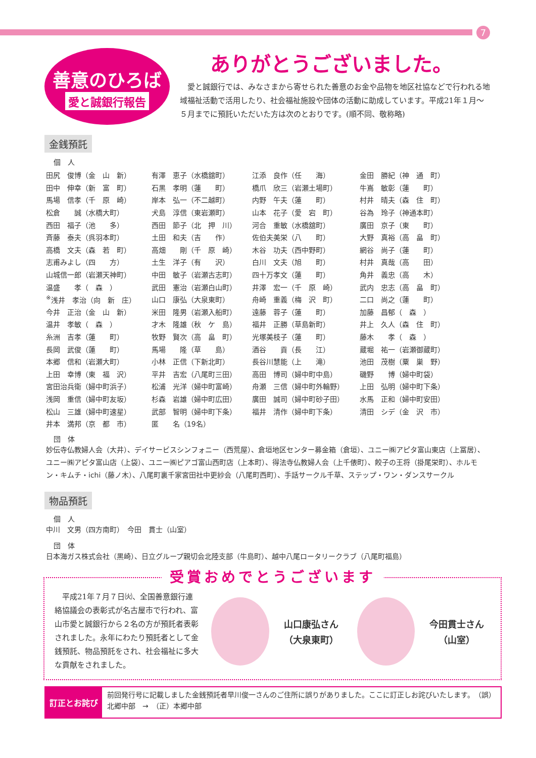7
善意のひろば
愛と誠銀行報告
ありがとうございました。
　愛と誠銀行では、みなさまから寄せられた善意のお金や品物を地区社協などで行われる地域福祉活動で活用したり、社会福祉施設や団体の活動に助成しています。平成21年１月～５月までに預託いただいた方は次のとおりです。(順不同、敬称略)
金銭預託
個　人
| 田尻 俊博（金 山 新） | 有澤 恵子（水橋舘町） | 江添 良作（任 海） | 金田 勝紀（神 通 町） |
| 田中 伸幸（新 富 町） | 石黒 孝明（蓮 町） | 橋爪 欣三（岩瀬土場町） | 牛嶌 敏彰（蓮 町） |
| 馬場 信孝（千 原 崎） | 岸本 弘一（不二越町） | 内野 午夫（蓮 町） | 村井 晴夫（森 住 町） |
| 松倉 誠（水橋大町） | 犬島 淳信（東岩瀬町） | 山本 花子（愛 宕 町） | 谷為 玲子（神通本町） |
| 西田 福子（池 多） | 西田 節子（北 押 川） | 河合 重敏（水橋舘町） | 廣田 京子（東 町） |
| 斉藤 泰夫（呉羽本町） | 土田 和夫（吉 作） | 佐伯夫美栄（八 町） | 大野 真裕（高 畠 町） |
| 高橋 文夫（森 若 町） | 高畑 剛（千 原 崎） | 木谷 功夫（西中野町） | 網谷 尚子（蓮 町） |
| 志甫みよし（四 方） | 土生 洋子（有 沢） | 白川 文夫（旭 町） | 村井 真哉（高 田） |
| 山城信一郎（岩瀬天神町） | 中田 敏子（岩瀬古志町） | 四十万孝文（蓮 町） | 角井 義忠（高 木） |
| 温盛 孝（ 森 ） | 武田 憲治（岩瀬白山町） | 井澤 宏一（千 原 崎） | 武内 忠志（高 畠 町） |
| <sup>※</sup>浅井 孝治（向 新 庄） | 山口 康弘（大泉東町） | 舟崎 重義（梅 沢 町） | 二口 尚之（蓮 町） |
| 今井 正治（金 山 新） | 米田 隆男（岩瀬入船町） | 遠藤 蓉子（蓮 町） | 加藤 昌郁（ 森 ） |
| 温井 孝敏（ 森 ） | 才木 隆雄（秋 ケ 島） | 福井 正勝（草島新町） | 井上 久人（森 住 町） |
| 糸洲 吉孝（蓮 町） | 牧野 賢次（高 畠 町） | 光塚美枝子（蓮 町） | 藤木 孝（ 森 ） |
| 長岡 武俊（蓮 町） | 馬場 隆（草 島） | 酒谷 貢（長 江） | 蔵堀 祐一（岩瀬御蔵町） |
| 本郷 信和（岩瀬大町） | 小林 正信（下新北町） | 長谷川慧能（上 滝） | 池田 茂樹（粟 巣 野） |
| 上田 幸博（東 福 沢） | 平井 吉宏（八尾町三田） | 高田 博司（婦中町中島） | 磯野 博（婦中町袋） |
| 宮田治兵衛（婦中町浜子） | 松浦 光洋（婦中町富崎） | 舟瀬 三信（婦中町外輪野） | 上田 弘明（婦中町下条） |
| 浅岡 重信（婦中町友坂） | 杉森 岩雄（婦中町広田） | 廣田 誠司（婦中町砂子田） | 水馬 正和（婦中町安田） |
| 松山 三雄（婦中町速星） | 武部 智明（婦中町下条） | 福井 清作（婦中町下条） | 清田 シデ（金 沢 市） |
| 井本 満邦（京 都 市） | 匿 名（19名） | | |
団　体
妙伝寺仏教婦人会（大井）、デイサービスシンフォニー（西荒屋）、倉垣地区センター募金箱（倉垣）、ユニー㈱アピタ富山東店（上冨居）、ユニー㈱アピタ富山店（上袋）、ユニー㈱ピアゴ富山西町店（上本町）、得法寺仏教婦人会（上千俵町）、餃子の王将（掛尾栄町）、ホルモン・キムチ・ichi（藤ノ木）、八尾町裏千家宮田社中更紗会（八尾町西町）、手話サークル千草、ステップ・ワン・ダンスサークル
物品預託
個　人
中川　文男（四方南町）　今田　貫士（山室）
団　体
日本海ガス株式会社（黒崎）、日立グループ親切会北陸支部（牛島町）、越中八尾ロータリークラブ（八尾町福島）
受賞おめでとうございます
　平成21年７月７日㈫、全国善意銀行連絡協議会の表彰式が名古屋市で行われ、富山市愛と誠銀行から２名の方が預託者表彰されました。永年にわたり預託者として金銭預託、物品預託をされ、社会福祉に多大な貢献をされました。
山口康弘さん
（大泉東町）
今田貫士さん
（山室）
訂正とお詫び
前回発行号に記載しました金銭預託者早川俊一さんのご住所に誤りがありました。ここに訂正しお詫びいたします。　（誤）北郷中部　→　（正）本郷中部